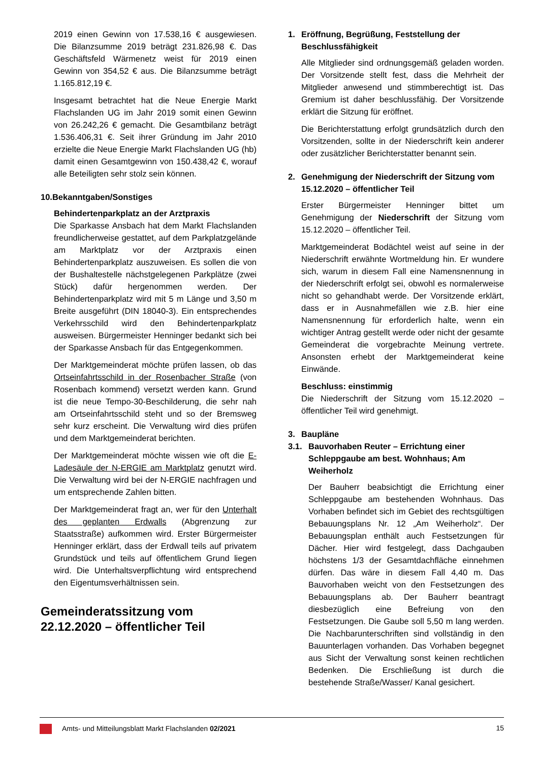2019 einen Gewinn von 17.538,16 € ausgewiesen. Die Bilanzsumme 2019 beträgt 231.826,98 €. Das Geschäftsfeld Wärmenetz weist für 2019 einen Gewinn von 354,52 € aus. Die Bilanzsumme beträgt 1.165.812,19 €.
Insgesamt betrachtet hat die Neue Energie Markt Flachslanden UG im Jahr 2019 somit einen Gewinn von 26.242,26 € gemacht. Die Gesamtbilanz beträgt 1.536.406,31 €. Seit ihrer Gründung im Jahr 2010 erzielte die Neue Energie Markt Flachslanden UG (hb) damit einen Gesamtgewinn von 150.438,42 €, worauf alle Beteiligten sehr stolz sein können.
10.Bekanntgaben/Sonstiges
Behindertenparkplatz an der Arztpraxis
Die Sparkasse Ansbach hat dem Markt Flachslanden freundlicherweise gestattet, auf dem Parkplatzgelände am Marktplatz vor der Arztpraxis einen Behindertenparkplatz auszuweisen. Es sollen die von der Bushaltestelle nächstgelegenen Parkplätze (zwei Stück) dafür hergenommen werden. Der Behindertenparkplatz wird mit 5 m Länge und 3,50 m Breite ausgeführt (DIN 18040-3). Ein entsprechendes Verkehrsschild wird den Behindertenparkplatz ausweisen. Bürgermeister Henninger bedankt sich bei der Sparkasse Ansbach für das Entgegenkommen.
Der Marktgemeinderat möchte prüfen lassen, ob das Ortseinfahrtsschild in der Rosenbacher Straße (von Rosenbach kommend) versetzt werden kann. Grund ist die neue Tempo-30-Beschilderung, die sehr nah am Ortseinfahrtsschild steht und so der Bremsweg sehr kurz erscheint. Die Verwaltung wird dies prüfen und dem Marktgemeinderat berichten.
Der Marktgemeinderat möchte wissen wie oft die E-Ladesäule der N-ERGIE am Marktplatz genutzt wird. Die Verwaltung wird bei der N-ERGIE nachfragen und um entsprechende Zahlen bitten.
Der Marktgemeinderat fragt an, wer für den Unterhalt des geplanten Erdwalls (Abgrenzung zur Staatsstraße) aufkommen wird. Erster Bürgermeister Henninger erklärt, dass der Erdwall teils auf privatem Grundstück und teils auf öffentlichem Grund liegen wird. Die Unterhaltsverpflichtung wird entsprechend den Eigentumsverhältnissen sein.
Gemeinderatssitzung vom 22.12.2020 – öffentlicher Teil
1. Eröffnung, Begrüßung, Feststellung der Beschlussfähigkeit
Alle Mitglieder sind ordnungsgemäß geladen worden. Der Vorsitzende stellt fest, dass die Mehrheit der Mitglieder anwesend und stimmberechtigt ist. Das Gremium ist daher beschlussfähig. Der Vorsitzende erklärt die Sitzung für eröffnet.
Die Berichterstattung erfolgt grundsätzlich durch den Vorsitzenden, sollte in der Niederschrift kein anderer oder zusätzlicher Berichterstatter benannt sein.
2. Genehmigung der Niederschrift der Sitzung vom 15.12.2020 – öffentlicher Teil
Erster Bürgermeister Henninger bittet um Genehmigung der Niederschrift der Sitzung vom 15.12.2020 – öffentlicher Teil.
Marktgemeinderat Bodächtel weist auf seine in der Niederschrift erwähnte Wortmeldung hin. Er wundere sich, warum in diesem Fall eine Namensnennung in der Niederschrift erfolgt sei, obwohl es normalerweise nicht so gehandhabt werde. Der Vorsitzende erklärt, dass er in Ausnahmefällen wie z.B. hier eine Namensnennung für erforderlich halte, wenn ein wichtiger Antrag gestellt werde oder nicht der gesamte Gemeinderat die vorgebrachte Meinung vertrete. Ansonsten erhebt der Marktgemeinderat keine Einwände.
Beschluss: einstimmig
Die Niederschrift der Sitzung vom 15.12.2020 – öffentlicher Teil wird genehmigt.
3. Baupläne
3.1. Bauvorhaben Reuter – Errichtung einer Schleppgaube am best. Wohnhaus; Am Weiherholz
Der Bauherr beabsichtigt die Errichtung einer Schleppgaube am bestehenden Wohnhaus. Das Vorhaben befindet sich im Gebiet des rechtsgültigen Bebauungsplans Nr. 12 „Am Weiherholz“. Der Bebauungsplan enthält auch Festsetzungen für Dächer. Hier wird festgelegt, dass Dachgauben höchstens 1/3 der Gesamtdachfläche einnehmen dürfen. Das wäre in diesem Fall 4,40 m. Das Bauvorhaben weicht von den Festsetzungen des Bebauungsplans ab. Der Bauherr beantragt diesbezüglich eine Befreiung von den Festsetzungen. Die Gaube soll 5,50 m lang werden. Die Nachbarunterschriften sind vollständig in den Bauunterlagen vorhanden. Das Vorhaben begegnet aus Sicht der Verwaltung sonst keinen rechtlichen Bedenken. Die Erschließung ist durch die bestehende Straße/Wasser/ Kanal gesichert.
Amts- und Mitteilungsblatt Markt Flachslanden 02/2021
15